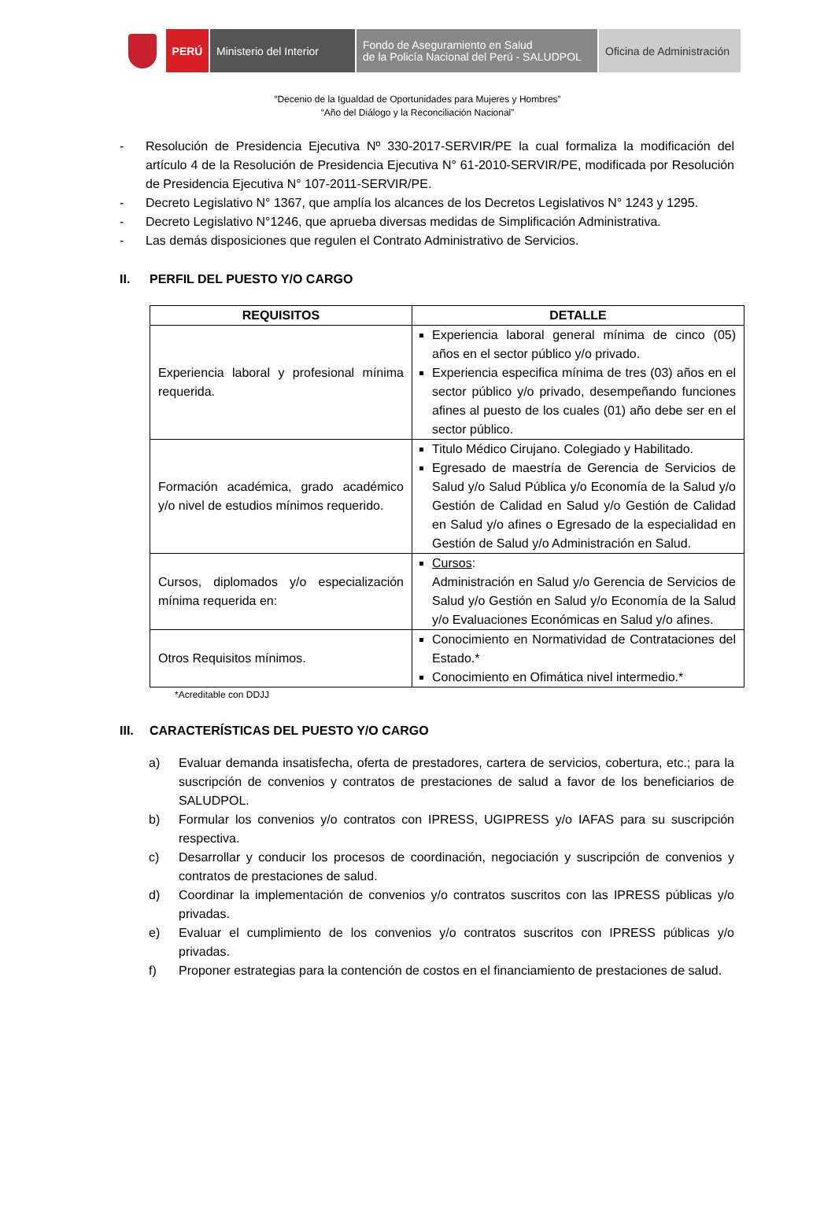PERÚ Ministerio del Interior
Fondo de Aseguramiento en Salud
de la Policía Nacional del Perú - SALUDPOL
Oficina de Administración
“Decenio de la Igualdad de Oportunidades para Mujeres y Hombres”
“Año del Diálogo y la Reconciliación Nacional”
- Resolución de Presidencia Ejecutiva Nº 330-2017-SERVIR/PE la cual formaliza la modificación del artículo 4 de la Resolución de Presidencia Ejecutiva N° 61-2010-SERVIR/PE, modificada por Resolución de Presidencia Ejecutiva N° 107-2011-SERVIR/PE.
- Decreto Legislativo N° 1367, que amplía los alcances de los Decretos Legislativos N° 1243 y 1295.
- Decreto Legislativo N°1246, que aprueba diversas medidas de Simplificación Administrativa.
- Las demás disposiciones que regulen el Contrato Administrativo de Servicios.
II. PERFIL DEL PUESTO Y/O CARGO
| REQUISITOS | DETALLE |
| --- | --- |
| Experiencia laboral y profesional mínima requerida. | Experiencia laboral general mínima de cinco (05) años en el sector público y/o privado. Experiencia especifica mínima de tres (03) años en el sector público y/o privado, desempeñando funciones afines al puesto de los cuales (01) año debe ser en el sector público. |
| Formación académica, grado académico y/o nivel de estudios mínimos requerido. | Titulo Médico Cirujano. Colegiado y Habilitado. Egresado de maestría de Gerencia de Servicios de Salud y/o Salud Pública y/o Economía de la Salud y/o Gestión de Calidad en Salud y/o Gestión de Calidad en Salud y/o afines o Egresado de la especialidad en Gestión de Salud y/o Administración en Salud. |
| Cursos, diplomados y/o especialización mínima requerida en: | Cursos : Administración en Salud y/o Gerencia de Servicios de Salud y/o Gestión en Salud y/o Economía de la Salud y/o Evaluaciones Económicas en Salud y/o afines. |
| Otros Requisitos mínimos. | Conocimiento en Normatividad de Contrataciones del Estado.* Conocimiento en Ofimática nivel intermedio.* |
*Acreditable con DDJJ
III. CARACTERÍSTICAS DEL PUESTO Y/O CARGO
a) Evaluar demanda insatisfecha, oferta de prestadores, cartera de servicios, cobertura, etc.; para la suscripción de convenios y contratos de prestaciones de salud a favor de los beneficiarios de SALUDPOL.
b) Formular los convenios y/o contratos con IPRESS, UGIPRESS y/o IAFAS para su suscripción respectiva.
c) Desarrollar y conducir los procesos de coordinación, negociación y suscripción de convenios y contratos de prestaciones de salud.
d) Coordinar la implementación de convenios y/o contratos suscritos con las IPRESS públicas y/o privadas.
e) Evaluar el cumplimiento de los convenios y/o contratos suscritos con IPRESS públicas y/o privadas.
f) Proponer estrategias para la contención de costos en el financiamiento de prestaciones de salud.